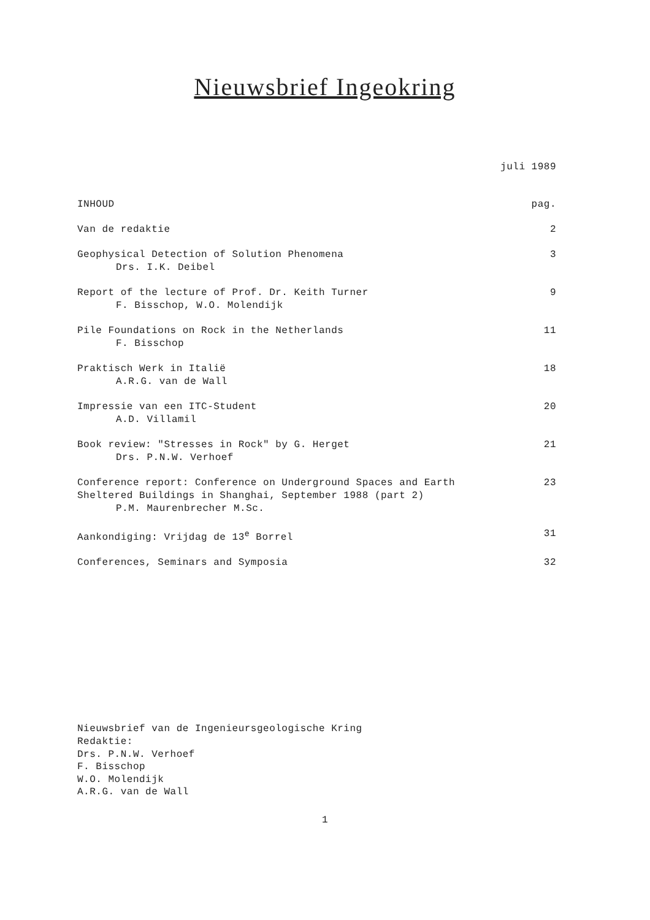Nieuwsbrief Ingeokring
juli 1989
INHOUD pag.
Van de redaktie 2
Geophysical Detection of Solution Phenomena
Drs. I.K. Deibel
3
Report of the lecture of Prof. Dr. Keith Turner
F. Bisschop, W.O. Molendijk
9
Pile Foundations on Rock in the Netherlands
F. Bisschop
11
Praktisch Werk in Italië
A.R.G. van de Wall
18
Impressie van een ITC-Student
A.D. Villamil
20
Book review: "Stresses in Rock" by G. Herget
Drs. P.N.W. Verhoef
21
Conference report: Conference on Underground Spaces and Earth
Sheltered Buildings in Shanghai, September 1988 (part 2)
P.M. Maurenbrecher M.Sc.
23
Aankondiging: Vrijdag de 13<sup>e</sup> Borrel
31
Conferences, Seminars and Symposia
32
Nieuwsbrief van de Ingenieursgeologische Kring
Redaktie:
Drs. P.N.W. Verhoef
F. Bisschop
W.O. Molendijk
A.R.G. van de Wall
1